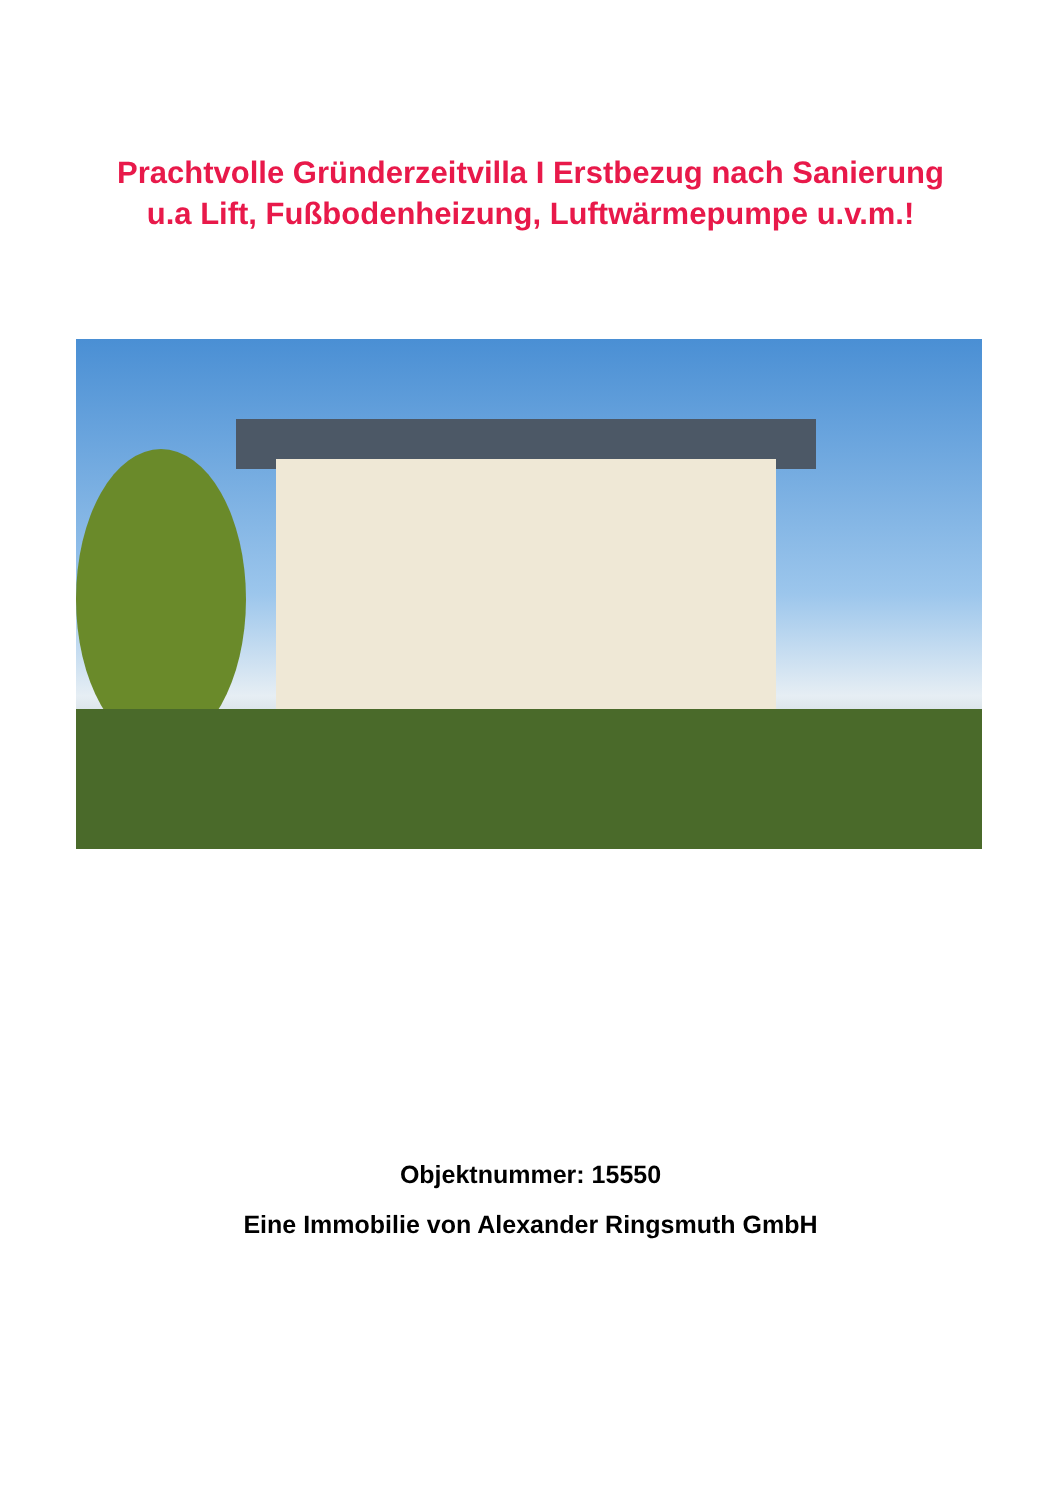Prachtvolle Gründerzeitvilla I Erstbezug nach Sanierung
u.a Lift, Fußbodenheizung, Luftwärmepumpe u.v.m.!
Objektnummer: 15550
Eine Immobilie von Alexander Ringsmuth GmbH